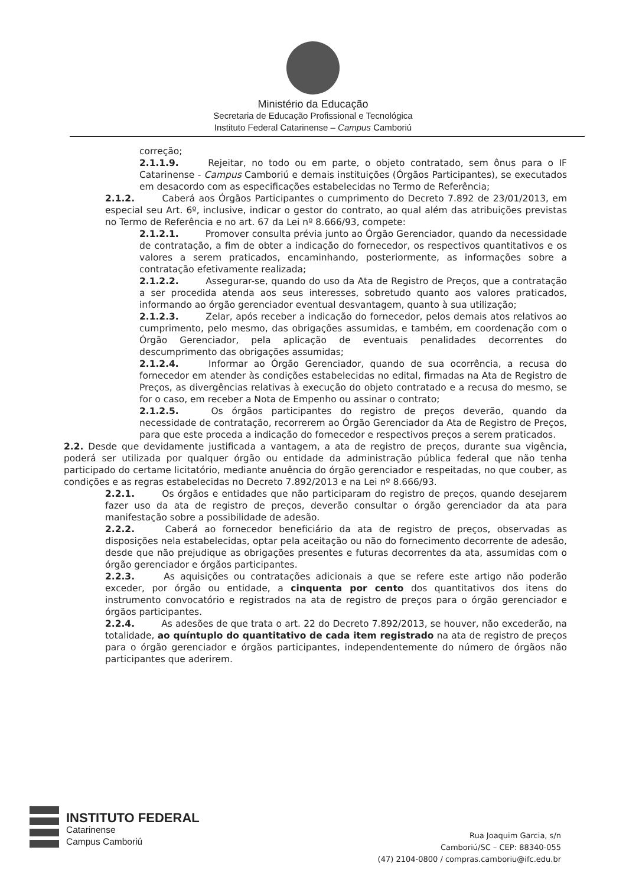Ministério da Educação
Secretaria de Educação Profissional e Tecnológica
Instituto Federal Catarinense – Campus Camboriú
correção;
2.1.1.9. Rejeitar, no todo ou em parte, o objeto contratado, sem ônus para o IF Catarinense - Campus Camboriú e demais instituições (Órgãos Participantes), se executados em desacordo com as especificações estabelecidas no Termo de Referência;
2.1.2. Caberá aos Órgãos Participantes o cumprimento do Decreto 7.892 de 23/01/2013, em especial seu Art. 6º, inclusive, indicar o gestor do contrato, ao qual além das atribuições previstas no Termo de Referência e no art. 67 da Lei nº 8.666/93, compete:
2.1.2.1. Promover consulta prévia junto ao Órgão Gerenciador, quando da necessidade de contratação, a fim de obter a indicação do fornecedor, os respectivos quantitativos e os valores a serem praticados, encaminhando, posteriormente, as informações sobre a contratação efetivamente realizada;
2.1.2.2. Assegurar-se, quando do uso da Ata de Registro de Preços, que a contratação a ser procedida atenda aos seus interesses, sobretudo quanto aos valores praticados, informando ao órgão gerenciador eventual desvantagem, quanto à sua utilização;
2.1.2.3. Zelar, após receber a indicação do fornecedor, pelos demais atos relativos ao cumprimento, pelo mesmo, das obrigações assumidas, e também, em coordenação com o Órgão Gerenciador, pela aplicação de eventuais penalidades decorrentes do descumprimento das obrigações assumidas;
2.1.2.4. Informar ao Órgão Gerenciador, quando de sua ocorrência, a recusa do fornecedor em atender às condições estabelecidas no edital, firmadas na Ata de Registro de Preços, as divergências relativas à execução do objeto contratado e a recusa do mesmo, se for o caso, em receber a Nota de Empenho ou assinar o contrato;
2.1.2.5. Os órgãos participantes do registro de preços deverão, quando da necessidade de contratação, recorrerem ao Órgão Gerenciador da Ata de Registro de Preços, para que este proceda a indicação do fornecedor e respectivos preços a serem praticados.
2.2. Desde que devidamente justificada a vantagem, a ata de registro de preços, durante sua vigência, poderá ser utilizada por qualquer órgão ou entidade da administração pública federal que não tenha participado do certame licitatório, mediante anuência do órgão gerenciador e respeitadas, no que couber, as condições e as regras estabelecidas no Decreto 7.892/2013 e na Lei nº 8.666/93.
2.2.1. Os órgãos e entidades que não participaram do registro de preços, quando desejarem fazer uso da ata de registro de preços, deverão consultar o órgão gerenciador da ata para manifestação sobre a possibilidade de adesão.
2.2.2. Caberá ao fornecedor beneficiário da ata de registro de preços, observadas as disposições nela estabelecidas, optar pela aceitação ou não do fornecimento decorrente de adesão, desde que não prejudique as obrigações presentes e futuras decorrentes da ata, assumidas com o órgão gerenciador e órgãos participantes.
2.2.3. As aquisições ou contratações adicionais a que se refere este artigo não poderão exceder, por órgão ou entidade, a cinquenta por cento dos quantitativos dos itens do instrumento convocatório e registrados na ata de registro de preços para o órgão gerenciador e órgãos participantes.
2.2.4. As adesões de que trata o art. 22 do Decreto 7.892/2013, se houver, não excederão, na totalidade, ao quíntuplo do quantitativo de cada item registrado na ata de registro de preços para o órgão gerenciador e órgãos participantes, independentemente do número de órgãos não participantes que aderirem.
INSTITUTO FEDERAL
Catarinense
Campus Camboriú
Rua Joaquim Garcia, s/n
Camboriú/SC – CEP: 88340-055
(47) 2104-0800 / compras.camboriu@ifc.edu.br